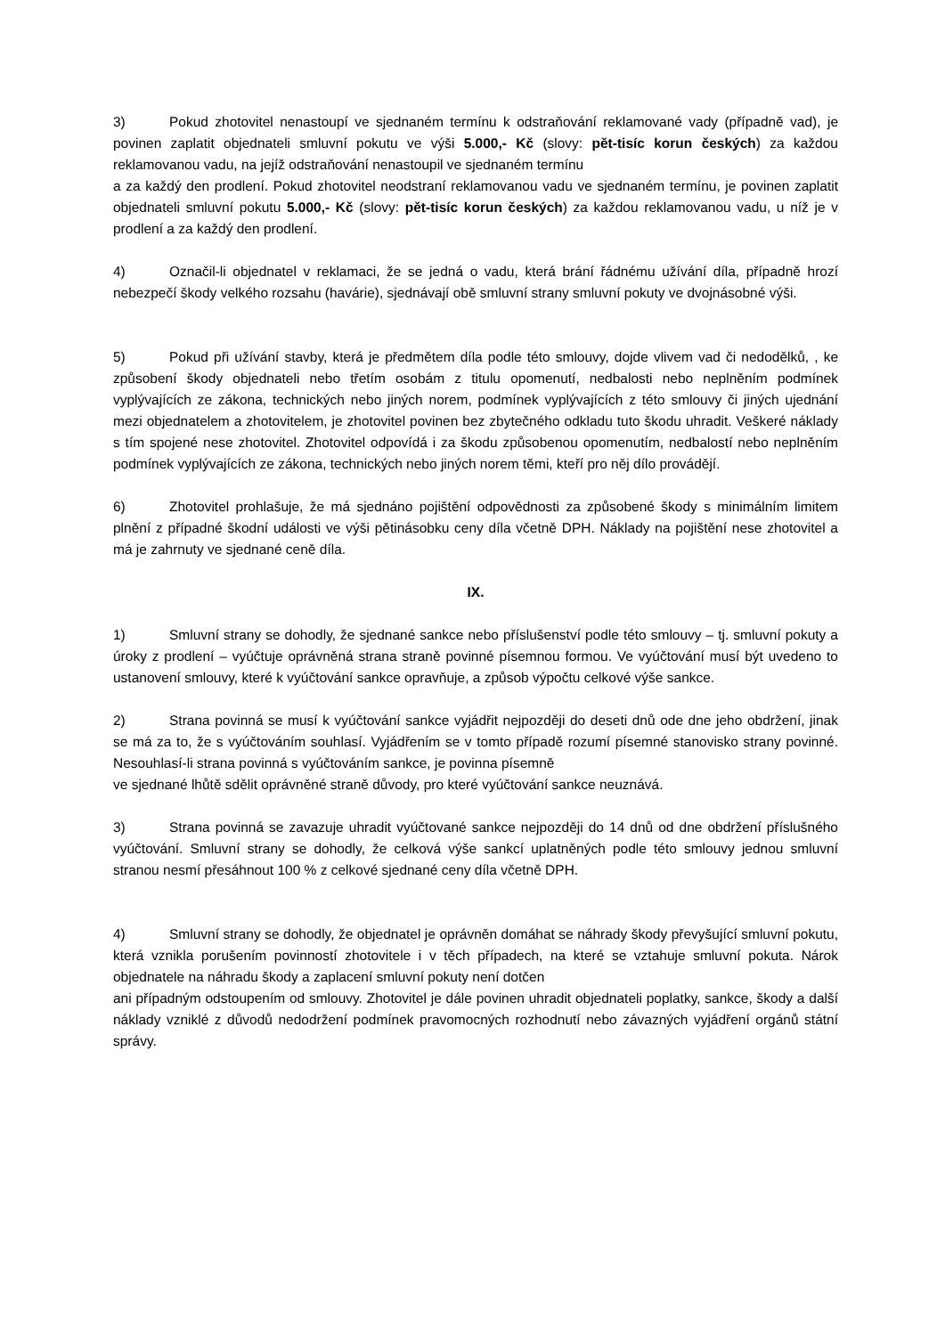3) Pokud zhotovitel nenastoupí ve sjednaném termínu k odstraňování reklamované vady (případně vad), je povinen zaplatit objednateli smluvní pokutu ve výši 5.000,- Kč (slovy: pět-tisíc korun českých) za každou reklamovanou vadu, na jejíž odstraňování nenastoupil ve sjednaném termínu
a za každý den prodlení. Pokud zhotovitel neodstraní reklamovanou vadu ve sjednaném termínu, je povinen zaplatit objednateli smluvní pokutu 5.000,- Kč (slovy: pět-tisíc korun českých) za každou reklamovanou vadu, u níž je v prodlení a za každý den prodlení.
4) Označil-li objednatel v reklamaci, že se jedná o vadu, která brání řádnému užívání díla, případně hrozí nebezpečí škody velkého rozsahu (havárie), sjednávají obě smluvní strany smluvní pokuty ve dvojnásobné výši.
5) Pokud při užívání stavby, která je předmětem díla podle této smlouvy, dojde vlivem vad či nedodělků, , ke způsobení škody objednateli nebo třetím osobám z titulu opomenutí, nedbalosti nebo neplněním podmínek vyplývajících ze zákona, technických nebo jiných norem, podmínek vyplývajících z této smlouvy či jiných ujednání mezi objednatelem a zhotovitelem, je zhotovitel povinen bez zbytečného odkladu tuto škodu uhradit. Veškeré náklady s tím spojené nese zhotovitel. Zhotovitel odpovídá i za škodu způsobenou opomenutím, nedbalostí nebo neplněním podmínek vyplývajících ze zákona, technických nebo jiných norem těmi, kteří pro něj dílo provádějí.
6) Zhotovitel prohlašuje, že má sjednáno pojištění odpovědnosti za způsobené škody s minimálním limitem plnění z případné škodní události ve výši pětinásobku ceny díla včetně DPH. Náklady na pojištění nese zhotovitel a má je zahrnuty ve sjednané ceně díla.
IX.
1) Smluvní strany se dohodly, že sjednané sankce nebo příslušenství podle této smlouvy – tj. smluvní pokuty a úroky z prodlení – vyúčtuje oprávněná strana straně povinné písemnou formou. Ve vyúčtování musí být uvedeno to ustanovení smlouvy, které k vyúčtování sankce opravňuje, a způsob výpočtu celkové výše sankce.
2) Strana povinná se musí k vyúčtování sankce vyjádřit nejpozději do deseti dnů ode dne jeho obdržení, jinak se má za to, že s vyúčtováním souhlasí. Vyjádřením se v tomto případě rozumí písemné stanovisko strany povinné. Nesouhlasí-li strana povinná s vyúčtováním sankce, je povinna písemně
ve sjednané lhůtě sdělit oprávněné straně důvody, pro které vyúčtování sankce neuznává.
3) Strana povinná se zavazuje uhradit vyúčtované sankce nejpozději do 14 dnů od dne obdržení příslušného vyúčtování. Smluvní strany se dohodly, že celková výše sankcí uplatněných podle této smlouvy jednou smluvní stranou nesmí přesáhnout 100 % z celkové sjednané ceny díla včetně DPH.
4) Smluvní strany se dohodly, že objednatel je oprávněn domáhat se náhrady škody převyšující smluvní pokutu, která vznikla porušením povinností zhotovitele i v těch případech, na které se vztahuje smluvní pokuta. Nárok objednatele na náhradu škody a zaplacení smluvní pokuty není dotčen
ani případným odstoupením od smlouvy. Zhotovitel je dále povinen uhradit objednateli poplatky, sankce, škody a další náklady vzniklé z důvodů nedodržení podmínek pravomocných rozhodnutí nebo závazných vyjádření orgánů státní správy.